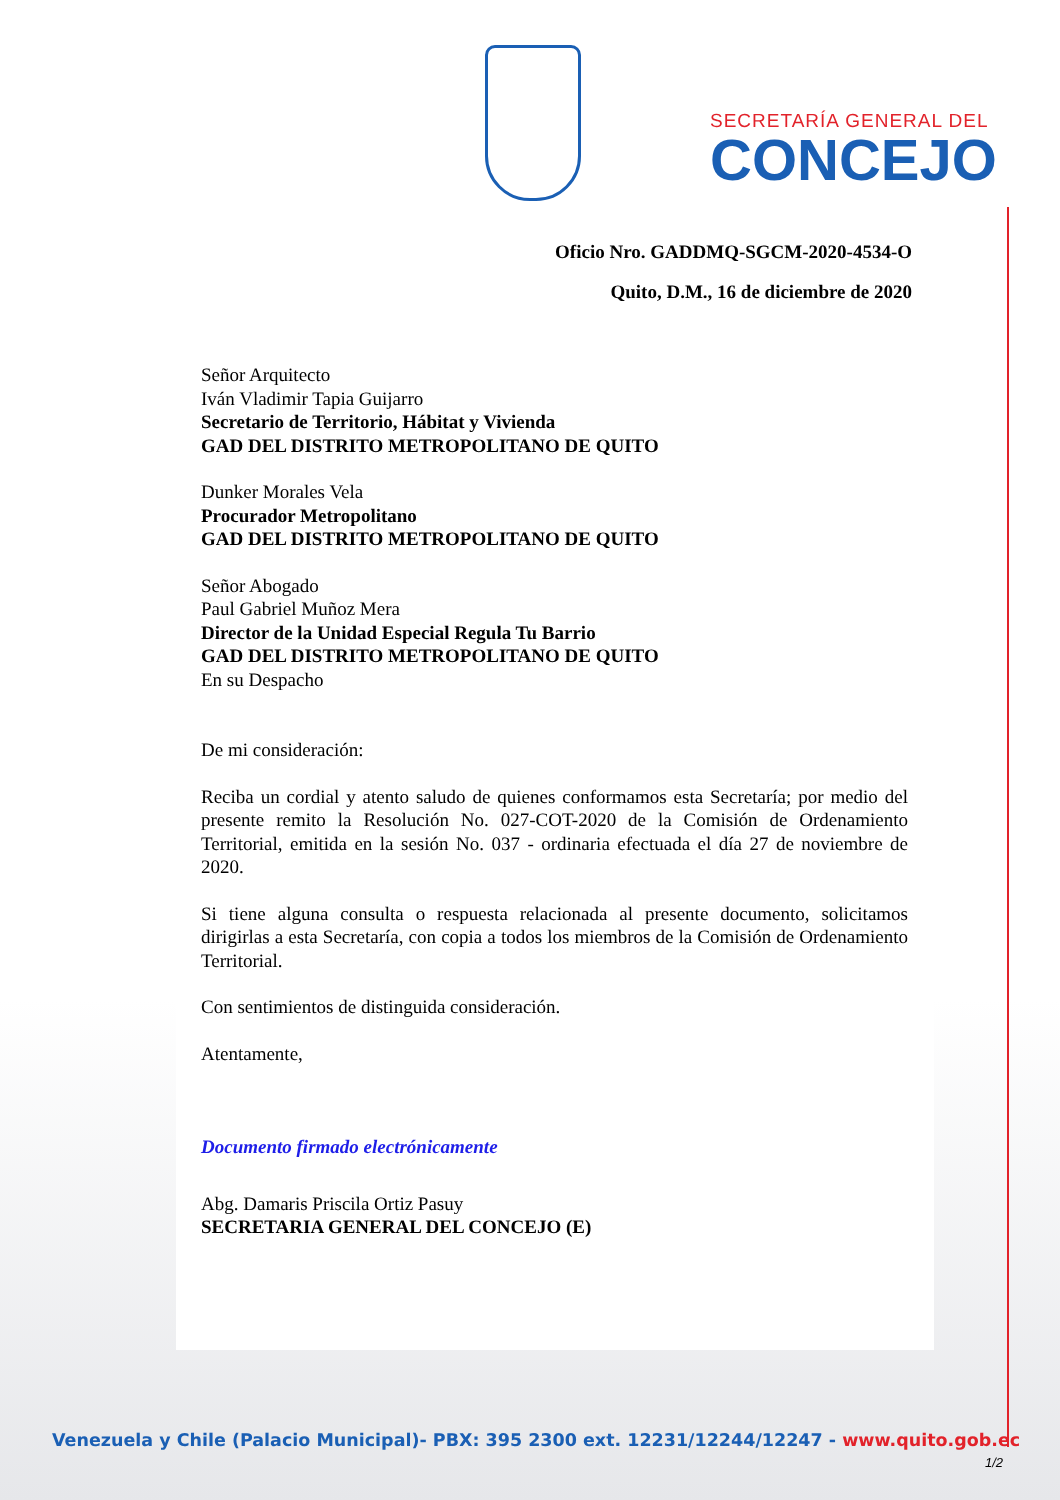SECRETARÍA GENERAL DEL
CONCEJO
Oficio Nro. GADDMQ-SGCM-2020-4534-O
Quito, D.M., 16 de diciembre de 2020
Señor Arquitecto
Iván Vladimir Tapia Guijarro
Secretario de Territorio, Hábitat y Vivienda
GAD DEL DISTRITO METROPOLITANO DE QUITO
Dunker Morales Vela
Procurador Metropolitano
GAD DEL DISTRITO METROPOLITANO DE QUITO
Señor Abogado
Paul Gabriel Muñoz Mera
Director de la Unidad Especial Regula Tu Barrio
GAD DEL DISTRITO METROPOLITANO DE QUITO
En su Despacho
De mi consideración:
Reciba un cordial y atento saludo de quienes conformamos esta Secretaría; por medio del presente remito la Resolución No. 027-COT-2020 de la Comisión de Ordenamiento Territorial, emitida en la sesión No. 037 - ordinaria efectuada el día 27 de noviembre de 2020.
Si tiene alguna consulta o respuesta relacionada al presente documento, solicitamos dirigirlas a esta Secretaría, con copia a todos los miembros de la Comisión de Ordenamiento Territorial.
Con sentimientos de distinguida consideración.
Atentamente,
Documento firmado electrónicamente
Abg. Damaris Priscila Ortiz Pasuy
SECRETARIA GENERAL DEL CONCEJO (E)
Venezuela y Chile (Palacio Municipal)- PBX: 395 2300 ext. 12231/12244/12247 - www.quito.gob.ec
1/2